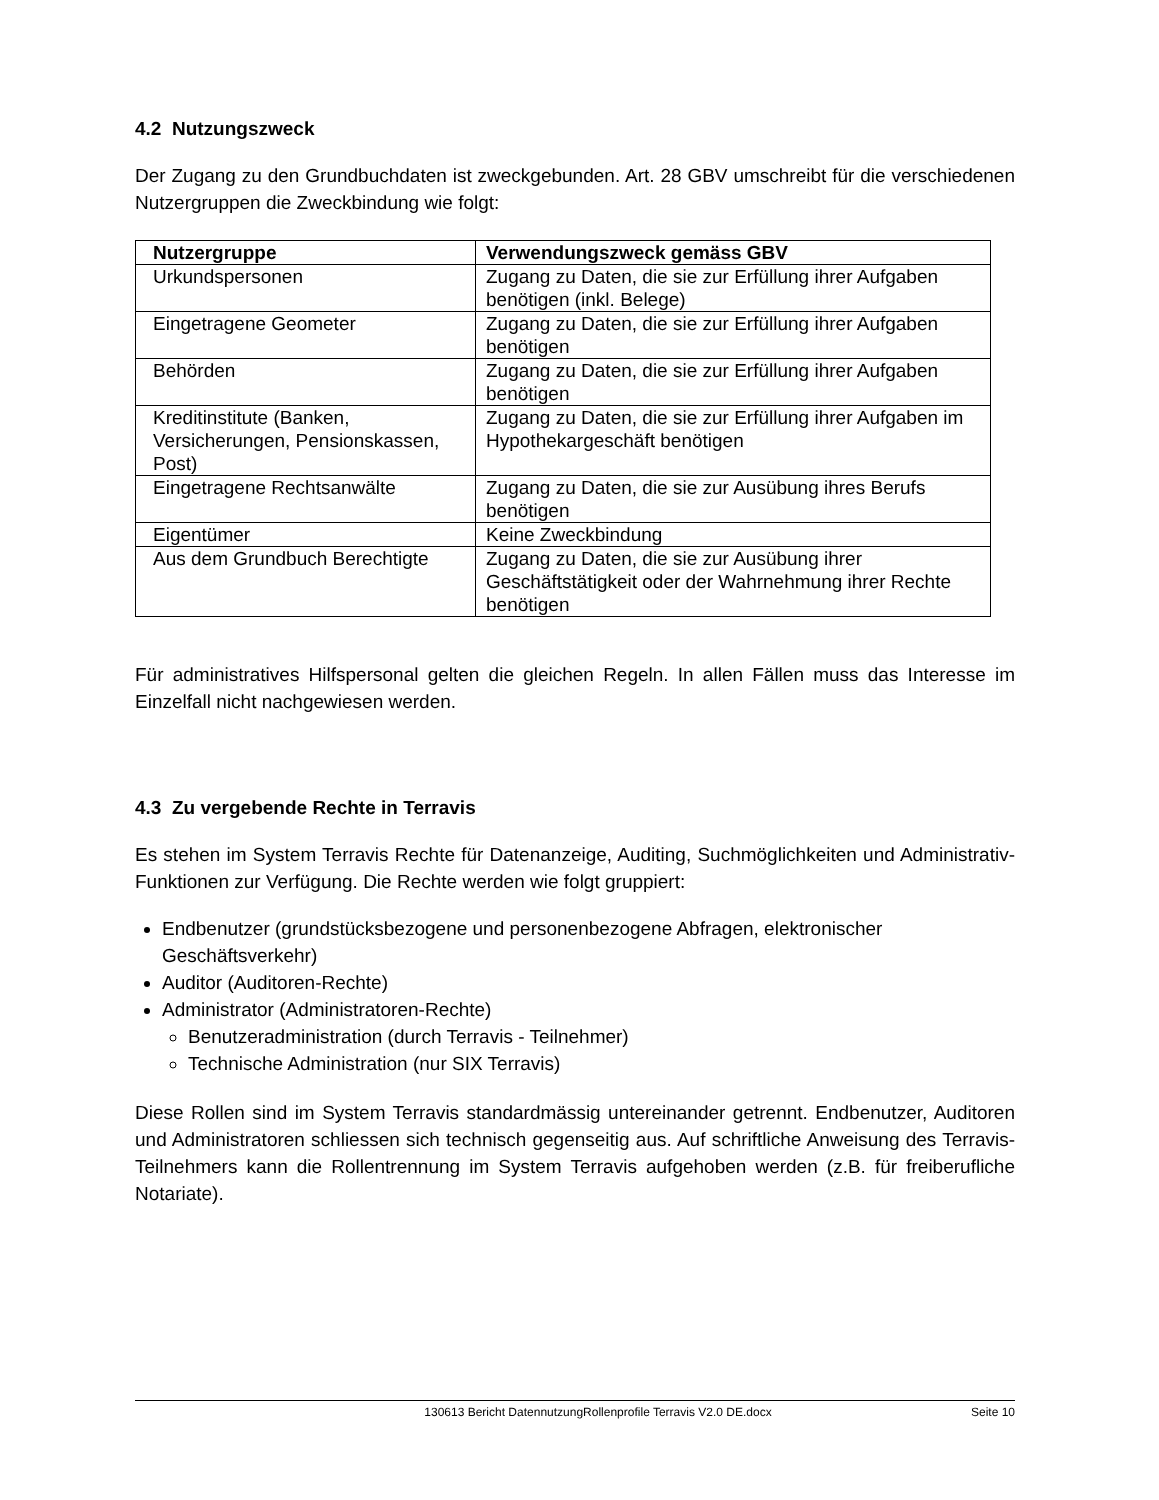4.2 Nutzungszweck
Der Zugang zu den Grundbuchdaten ist zweckgebunden. Art. 28 GBV umschreibt für die verschiedenen Nutzergruppen die Zweckbindung wie folgt:
| Nutzergruppe | Verwendungszweck gemäss GBV |
| --- | --- |
| Urkundspersonen | Zugang zu Daten, die sie zur Erfüllung ihrer Aufgaben benötigen (inkl. Belege) |
| Eingetragene Geometer | Zugang zu Daten, die sie zur Erfüllung ihrer Aufgaben benötigen |
| Behörden | Zugang zu Daten, die sie zur Erfüllung ihrer Aufgaben benötigen |
| Kreditinstitute (Banken, Versicherungen, Pensionskassen, Post) | Zugang zu Daten, die sie zur Erfüllung ihrer Aufgaben im Hypothekargeschäft benötigen |
| Eingetragene Rechtsanwälte | Zugang zu Daten, die sie zur Ausübung ihres Berufs benötigen |
| Eigentümer | Keine Zweckbindung |
| Aus dem Grundbuch Berechtigte | Zugang zu Daten, die sie zur Ausübung ihrer Geschäftstätigkeit oder der Wahrnehmung ihrer Rechte benötigen |
Für administratives Hilfspersonal gelten die gleichen Regeln. In allen Fällen muss das Interesse im Einzelfall nicht nachgewiesen werden.
4.3 Zu vergebende Rechte in Terravis
Es stehen im System Terravis Rechte für Datenanzeige, Auditing, Suchmöglichkeiten und Administrativ-Funktionen zur Verfügung. Die Rechte werden wie folgt gruppiert:
Endbenutzer (grundstücksbezogene und personenbezogene Abfragen, elektronischer Geschäftsverkehr)
Auditor (Auditoren-Rechte)
Administrator (Administratoren-Rechte)
Benutzeradministration (durch Terravis - Teilnehmer)
Technische Administration (nur SIX Terravis)
Diese Rollen sind im System Terravis standardmässig untereinander getrennt. Endbenutzer, Auditoren und Administratoren schliessen sich technisch gegenseitig aus. Auf schriftliche Anweisung des Terravis-Teilnehmers kann die Rollentrennung im System Terravis aufgehoben werden (z.B. für freiberufliche Notariate).
130613 Bericht DatennutzungRollenprofile Terravis V2.0 DE.docx Seite 10